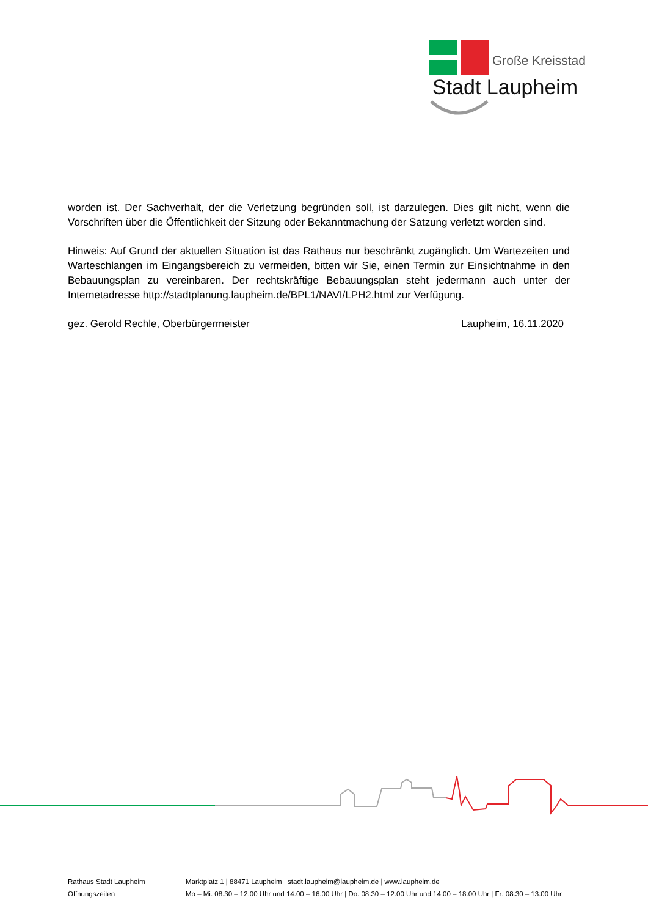Große Kreisstadt
Stadt Laupheim
worden ist. Der Sachverhalt, der die Verletzung begründen soll, ist darzulegen. Dies gilt nicht, wenn die Vorschriften über die Öffentlichkeit der Sitzung oder Bekanntmachung der Satzung verletzt worden sind.
Hinweis: Auf Grund der aktuellen Situation ist das Rathaus nur beschränkt zugänglich. Um Wartezeiten und Warteschlangen im Eingangsbereich zu vermeiden, bitten wir Sie, einen Termin zur Einsichtnahme in den Bebauungsplan zu vereinbaren. Der rechtskräftige Bebauungsplan steht jedermann auch unter der Internetadresse http://stadtplanung.laupheim.de/BPL1/NAVI/LPH2.html zur Verfügung.
gez. Gerold Rechle, Oberbürgermeister Laupheim, 16.11.2020
Rathaus Stadt Laupheim Marktplatz 1 | 88471 Laupheim | stadt.laupheim@laupheim.de | www.laupheim.de
Öffnungszeiten Mo – Mi: 08:30 – 12:00 Uhr und 14:00 – 16:00 Uhr | Do: 08:30 – 12:00 Uhr und 14:00 – 18:00 Uhr | Fr: 08:30 – 13:00 Uhr